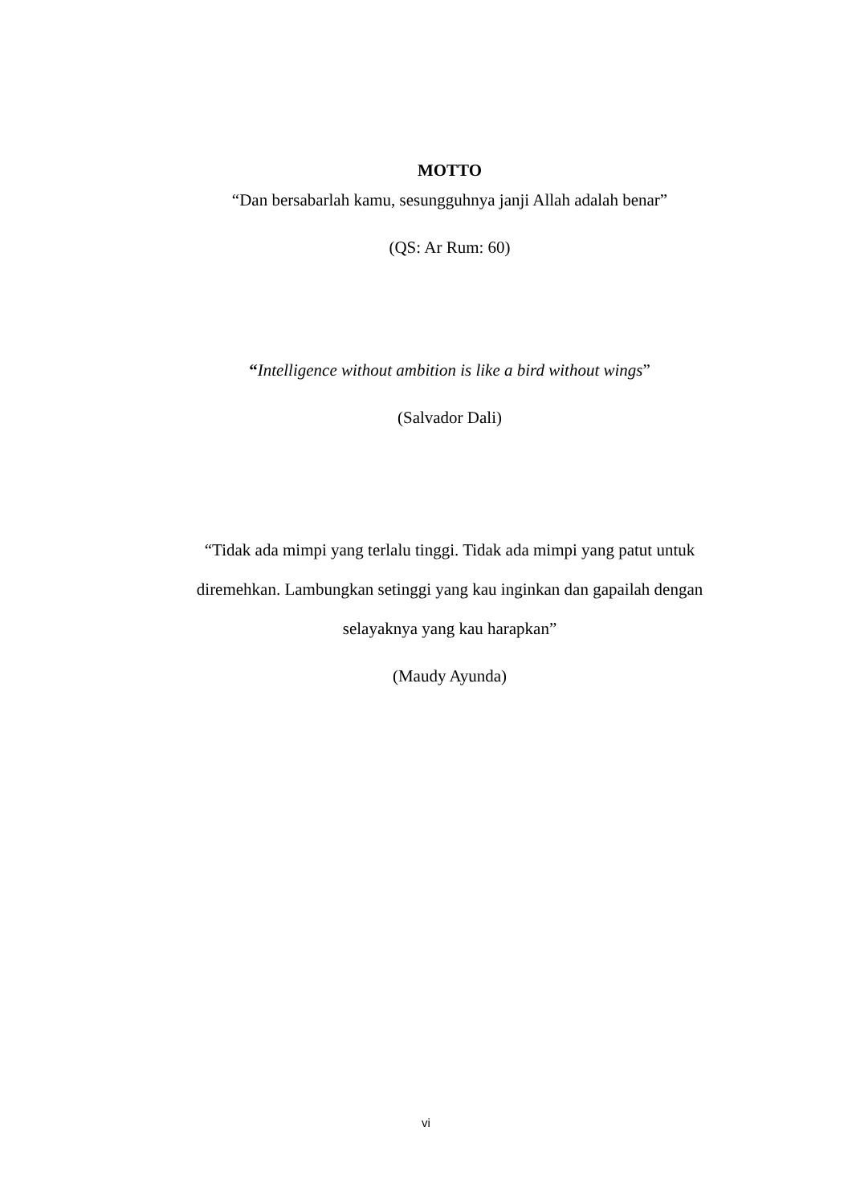MOTTO
“Dan bersabarlah kamu, sesungguhnya janji Allah adalah benar”
(QS: Ar Rum: 60)
“Intelligence without ambition is like a bird without wings”
(Salvador Dali)
“Tidak ada mimpi yang terlalu tinggi. Tidak ada mimpi yang patut untuk
diremehkan. Lambungkan setinggi yang kau inginkan dan gapailah dengan
selayaknya yang kau harapkan”
(Maudy Ayunda)
vi